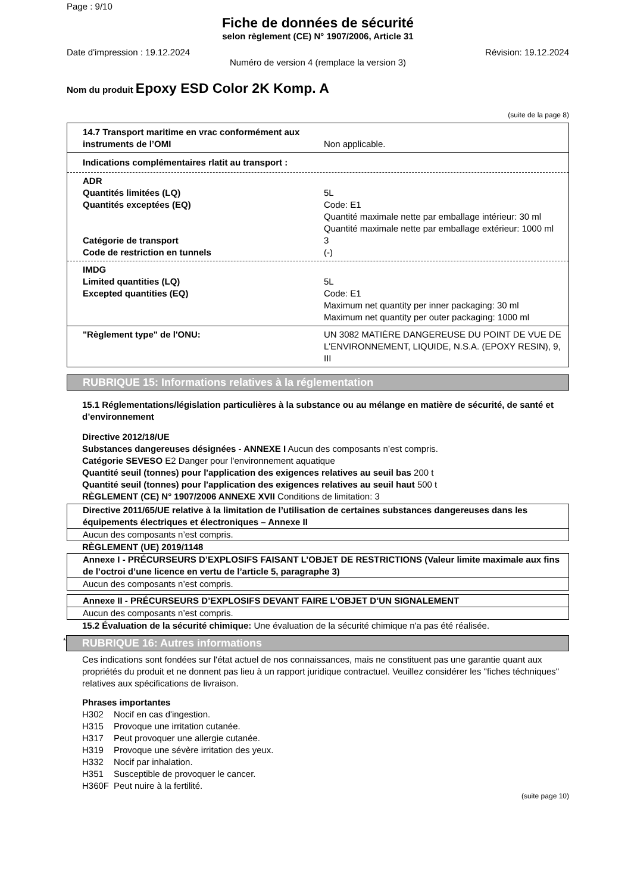Page : 9/10
Fiche de données de sécurité
selon règlement (CE) N° 1907/2006, Article 31
Date d'impression : 19.12.2024 Révision: 19.12.2024
Numéro de version 4 (remplace la version 3)
Nom du produit Epoxy ESD Color 2K Komp. A
(suite de la page 8)
14.7 Transport maritime en vrac conformément aux instruments de l’OMI
Non applicable.
Indications complémentaires rlatit au transport :
ADR
Quantités limitées (LQ) 5L
Quantités exceptées (EQ) Code: E1
Quantité maximale nette par emballage intérieur: 30 ml
Quantité maximale nette par emballage extérieur: 1000 ml
Catégorie de transport 3
Code de restriction en tunnels (-)
IMDG
Limited quantities (LQ) 5L
Excepted quantities (EQ) Code: E1
Maximum net quantity per inner packaging: 30 ml
Maximum net quantity per outer packaging: 1000 ml
"Règlement type" de l'ONU: UN 3082 MATIÈRE DANGEREUSE DU POINT DE VUE DE L'ENVIRONNEMENT, LIQUIDE, N.S.A. (EPOXY RESIN), 9, III
RUBRIQUE 15: Informations relatives à la réglementation
15.1 Réglementations/législation particulières à la substance ou au mélange en matière de sécurité, de santé et d’environnement
Directive 2012/18/UE
Substances dangereuses désignées - ANNEXE I Aucun des composants n’est compris.
Catégorie SEVESO E2 Danger pour l'environnement aquatique
Quantité seuil (tonnes) pour l'application des exigences relatives au seuil bas 200 t
Quantité seuil (tonnes) pour l'application des exigences relatives au seuil haut 500 t
RÈGLEMENT (CE) N° 1907/2006 ANNEXE XVII Conditions de limitation: 3
Directive 2011/65/UE relative à la limitation de l’utilisation de certaines substances dangereuses dans les équipements électriques et électroniques – Annexe II
Aucun des composants n’est compris.
RÈGLEMENT (UE) 2019/1148
Annexe I - PRÉCURSEURS D’EXPLOSIFS FAISANT L’OBJET DE RESTRICTIONS (Valeur limite maximale aux fins de l’octroi d’une licence en vertu de l’article 5, paragraphe 3)
Aucun des composants n’est compris.
Annexe II - PRÉCURSEURS D’EXPLOSIFS DEVANT FAIRE L’OBJET D’UN SIGNALEMENT
Aucun des composants n’est compris.
15.2 Évaluation de la sécurité chimique: Une évaluation de la sécurité chimique n'a pas été réalisée.
*
RUBRIQUE 16: Autres informations
Ces indications sont fondées sur l'état actuel de nos connaissances, mais ne constituent pas une garantie quant aux propriétés du produit et ne donnent pas lieu à un rapport juridique contractuel. Veuillez considérer les "fiches téchniques" relatives aux spécifications de livraison.
Phrases importantes
| H302 | Nocif en cas d'ingestion. |
| H315 | Provoque une irritation cutanée. |
| H317 | Peut provoquer une allergie cutanée. |
| H319 | Provoque une sévère irritation des yeux. |
| H332 | Nocif par inhalation. |
| H351 | Susceptible de provoquer le cancer. |
| H360F | Peut nuire à la fertilité. |
(suite page 10)